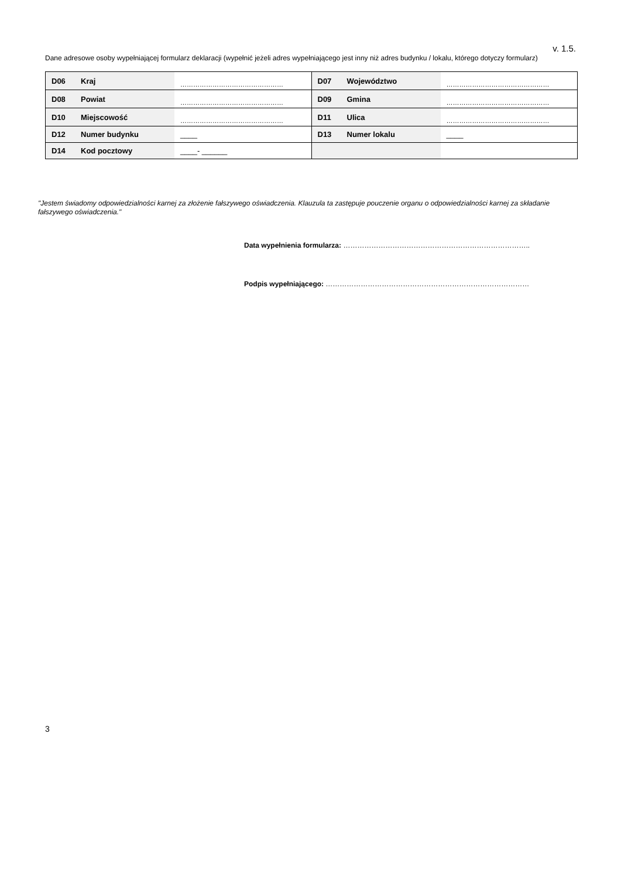v. 1.5.
Dane adresowe osoby wypełniającej formularz deklaracji (wypełnić jeżeli adres wypełniającego jest inny niż adres budynku / lokalu, którego dotyczy formularz)
| D06 | Kraj | ………………………………………… | D07 | Województwo | ………………………………………… |
| D08 | Powiat | ………………………………………… | D09 | Gmina | ………………………………………… |
| D10 | Miejscowość | ………………………………………… | D11 | Ulica | ………………………………………… |
| D12 | Numer budynku | ____ | D13 | Numer lokalu | ____ |
| D14 | Kod pocztowy | ____- ______ | | | |
"Jestem świadomy odpowiedzialności karnej za złożenie fałszywego oświadczenia. Klauzula ta zastępuje pouczenie organu o odpowiedzialności karnej za składanie fałszywego oświadczenia."
Data wypełnienia formularza: ……………………………………………………………………..
Podpis wypełniającego: ……………………………………………………………………………
3